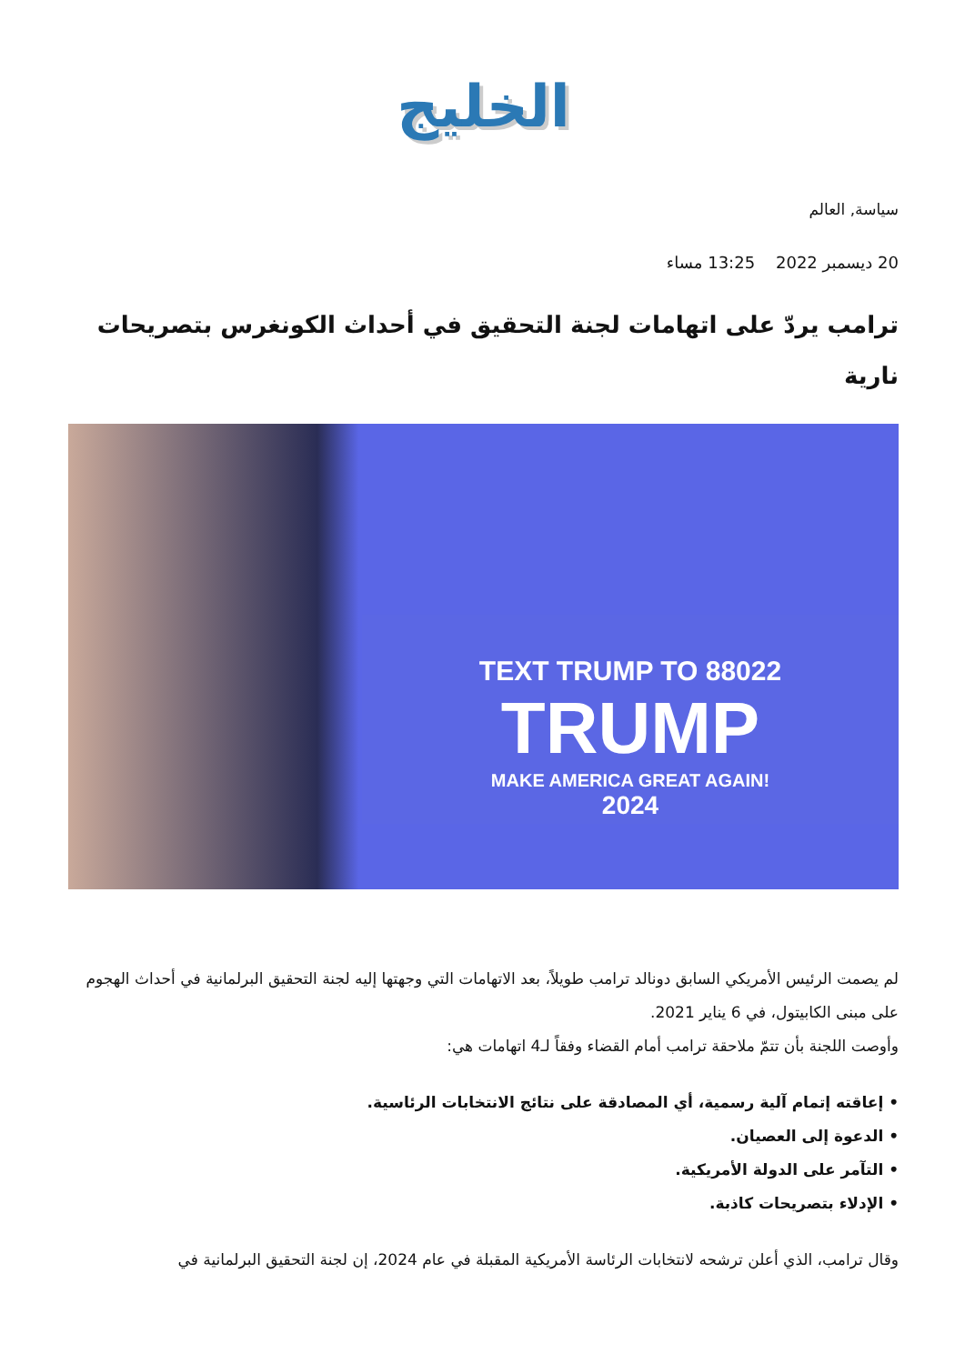الخليج
سياسة, العالم
20 ديسمبر 2022 13:25 مساء
ترامب يردّ على اتهامات لجنة التحقيق في أحداث الكونغرس بتصريحات نارية
TEXT TRUMP TO 88022
TRUMP
MAKE AMERICA GREAT AGAIN!
2024
لم يصمت الرئيس الأمريكي السابق دونالد ترامب طويلاً، بعد الاتهامات التي وجهتها إليه لجنة التحقيق البرلمانية في أحداث الهجوم على مبنى الكابيتول، في 6 يناير 2021.
وأوصت اللجنة بأن تتمّ ملاحقة ترامب أمام القضاء وفقاً لـ4 اتهامات هي:
• إعاقته إتمام آلية رسمية، أي المصادقة على نتائج الانتخابات الرئاسية.
• الدعوة إلى العصيان.
• التآمر على الدولة الأمريكية.
• الإدلاء بتصريحات كاذبة.
وقال ترامب، الذي أعلن ترشحه لانتخابات الرئاسة الأمريكية المقبلة في عام 2024، إن لجنة التحقيق البرلمانية في